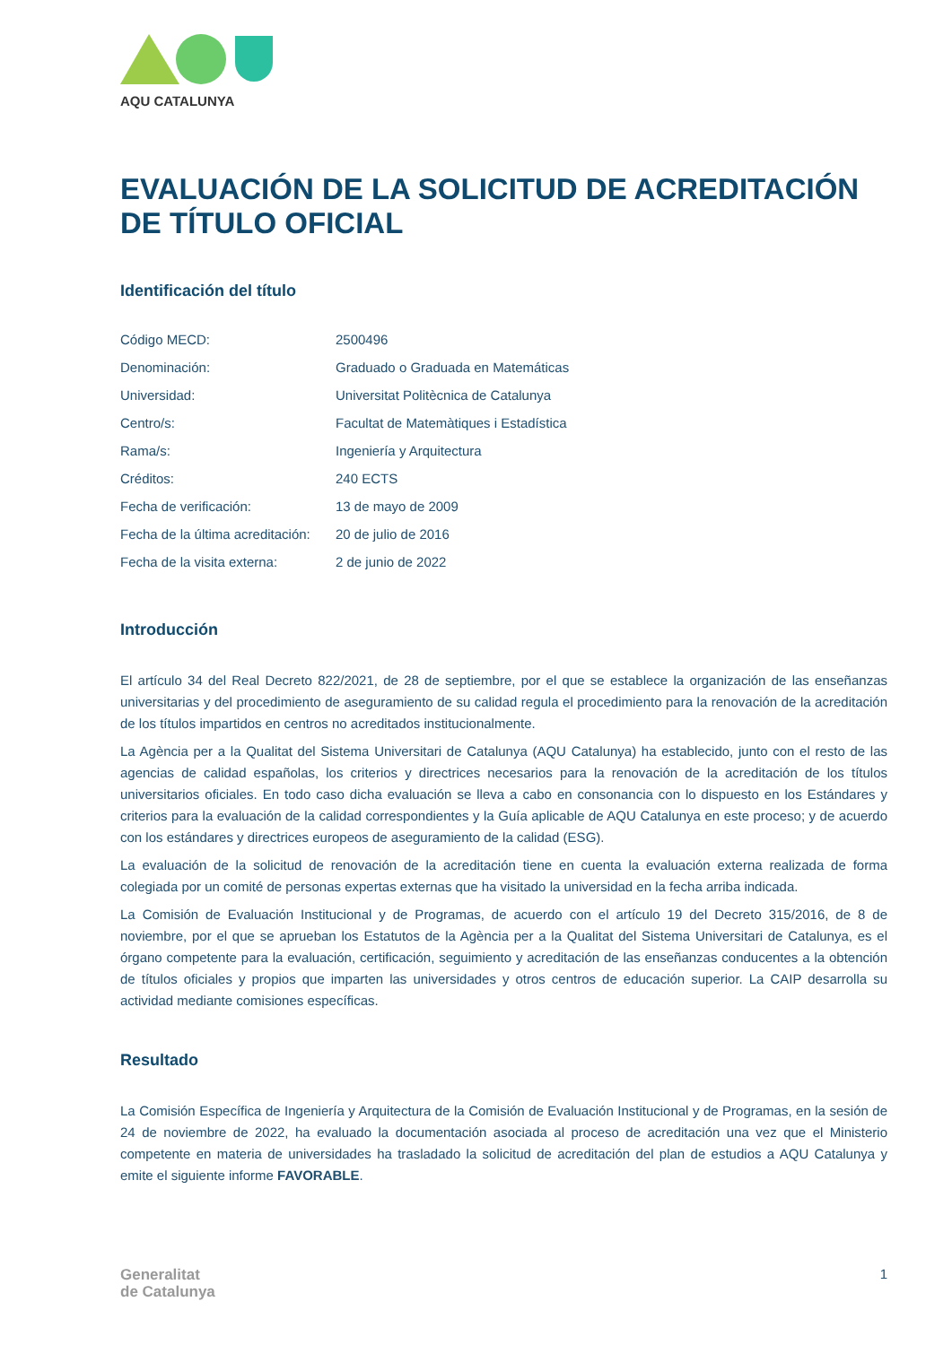AQU CATALUNYA
EVALUACIÓN DE LA SOLICITUD DE ACREDITACIÓN DE TÍTULO OFICIAL
Identificación del título
| Código MECD: | 2500496 |
| Denominación: | Graduado o Graduada en Matemáticas |
| Universidad: | Universitat Politècnica de Catalunya |
| Centro/s: | Facultat de Matemàtiques i Estadística |
| Rama/s: | Ingeniería y Arquitectura |
| Créditos: | 240 ECTS |
| Fecha de verificación: | 13 de mayo de 2009 |
| Fecha de la última acreditación: | 20 de julio de 2016 |
| Fecha de la visita externa: | 2 de junio de 2022 |
Introducción
El artículo 34 del Real Decreto 822/2021, de 28 de septiembre, por el que se establece la organización de las enseñanzas universitarias y del procedimiento de aseguramiento de su calidad regula el procedimiento para la renovación de la acreditación de los títulos impartidos en centros no acreditados institucionalmente.
La Agència per a la Qualitat del Sistema Universitari de Catalunya (AQU Catalunya) ha establecido, junto con el resto de las agencias de calidad españolas, los criterios y directrices necesarios para la renovación de la acreditación de los títulos universitarios oficiales. En todo caso dicha evaluación se lleva a cabo en consonancia con lo dispuesto en los Estándares y criterios para la evaluación de la calidad correspondientes y la Guía aplicable de AQU Catalunya en este proceso; y de acuerdo con los estándares y directrices europeos de aseguramiento de la calidad (ESG).
La evaluación de la solicitud de renovación de la acreditación tiene en cuenta la evaluación externa realizada de forma colegiada por un comité de personas expertas externas que ha visitado la universidad en la fecha arriba indicada.
La Comisión de Evaluación Institucional y de Programas, de acuerdo con el artículo 19 del Decreto 315/2016, de 8 de noviembre, por el que se aprueban los Estatutos de la Agència per a la Qualitat del Sistema Universitari de Catalunya, es el órgano competente para la evaluación, certificación, seguimiento y acreditación de las enseñanzas conducentes a la obtención de títulos oficiales y propios que imparten las universidades y otros centros de educación superior. La CAIP desarrolla su actividad mediante comisiones específicas.
Resultado
La Comisión Específica de Ingeniería y Arquitectura de la Comisión de Evaluación Institucional y de Programas, en la sesión de 24 de noviembre de 2022, ha evaluado la documentación asociada al proceso de acreditación una vez que el Ministerio competente en materia de universidades ha trasladado la solicitud de acreditación del plan de estudios a AQU Catalunya y emite el siguiente informe FAVORABLE.
Generalitat
de Catalunya
1